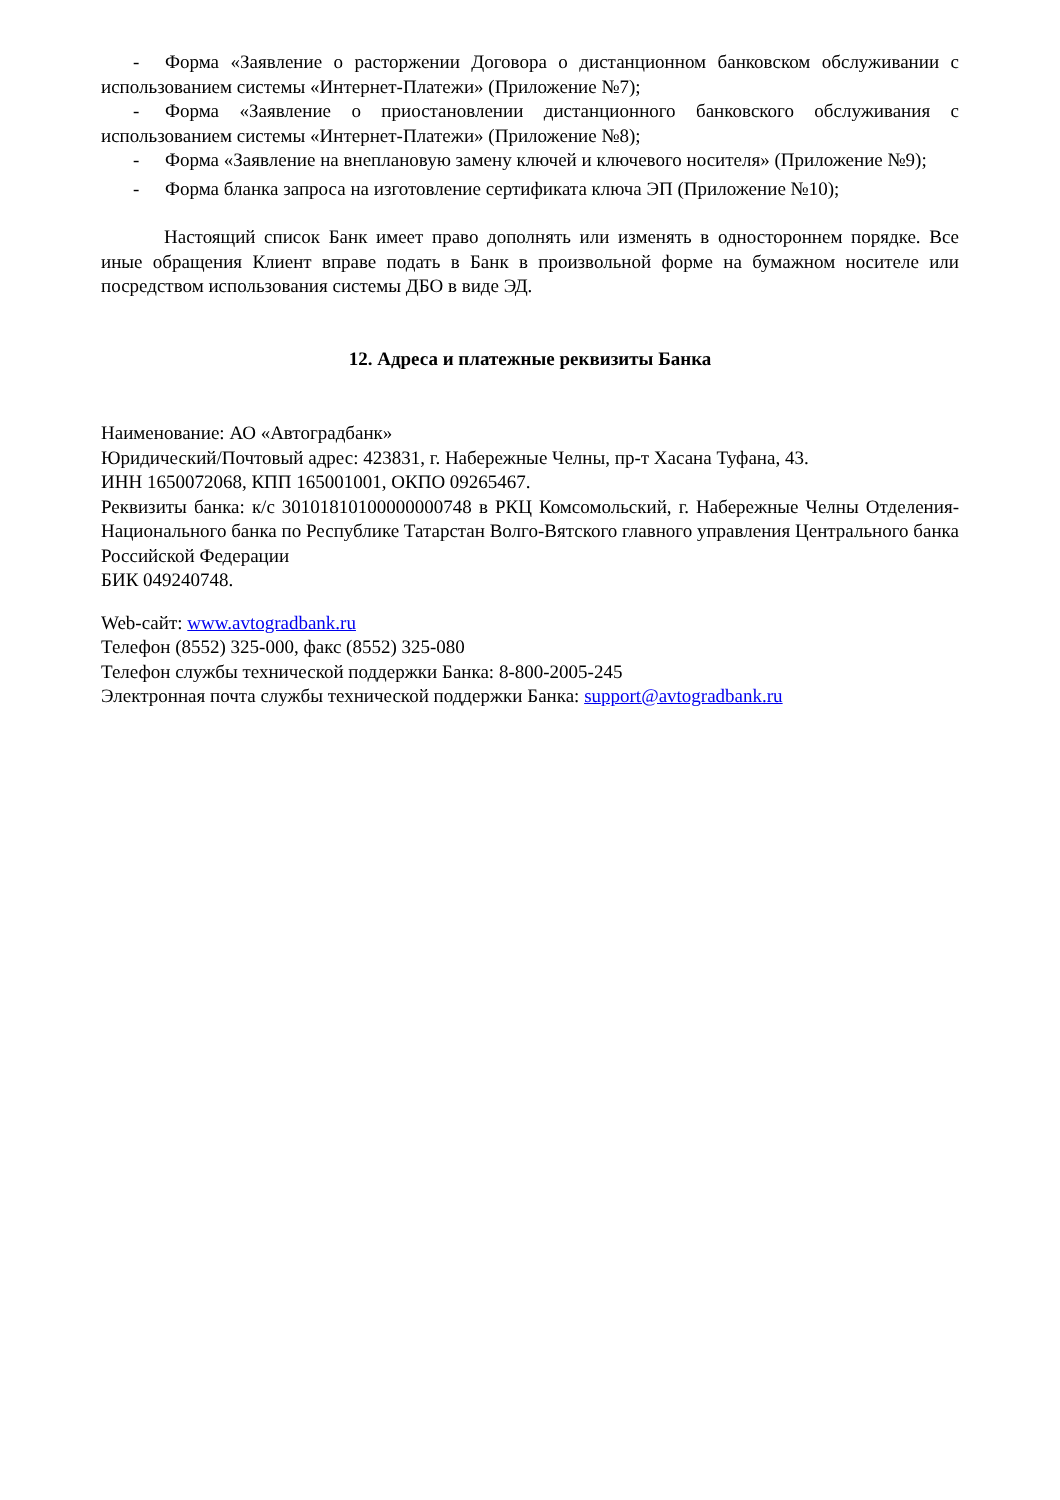- Форма «Заявление о расторжении Договора о дистанционном банковском обслуживании с использованием системы «Интернет-Платежи» (Приложение №7);
- Форма «Заявление о приостановлении дистанционного банковского обслуживания с использованием системы «Интернет-Платежи» (Приложение №8);
- Форма «Заявление на внеплановую замену ключей и ключевого носителя» (Приложение №9);
- Форма бланка запроса на изготовление сертификата ключа ЭП (Приложение №10);
Настоящий список Банк имеет право дополнять или изменять в одностороннем порядке. Все иные обращения Клиент вправе подать в Банк в произвольной форме на бумажном носителе или посредством использования системы ДБО в виде ЭД.
12. Адреса и платежные реквизиты Банка
Наименование: АО «Автоградбанк»
Юридический/Почтовый адрес: 423831, г. Набережные Челны, пр-т Хасана Туфана, 43.
ИНН 1650072068, КПП 165001001, ОКПО 09265467.
Реквизиты банка: к/с 30101810100000000748 в РКЦ Комсомольский, г. Набережные Челны Отделения-Национального банка по Республике Татарстан Волго-Вятского главного управления Центрального банка Российской Федерации
БИК 049240748.
Web-сайт: www.avtogradbank.ru
Телефон (8552) 325-000, факс (8552) 325-080
Телефон службы технической поддержки Банка: 8-800-2005-245
Электронная почта службы технической поддержки Банка: support@avtogradbank.ru